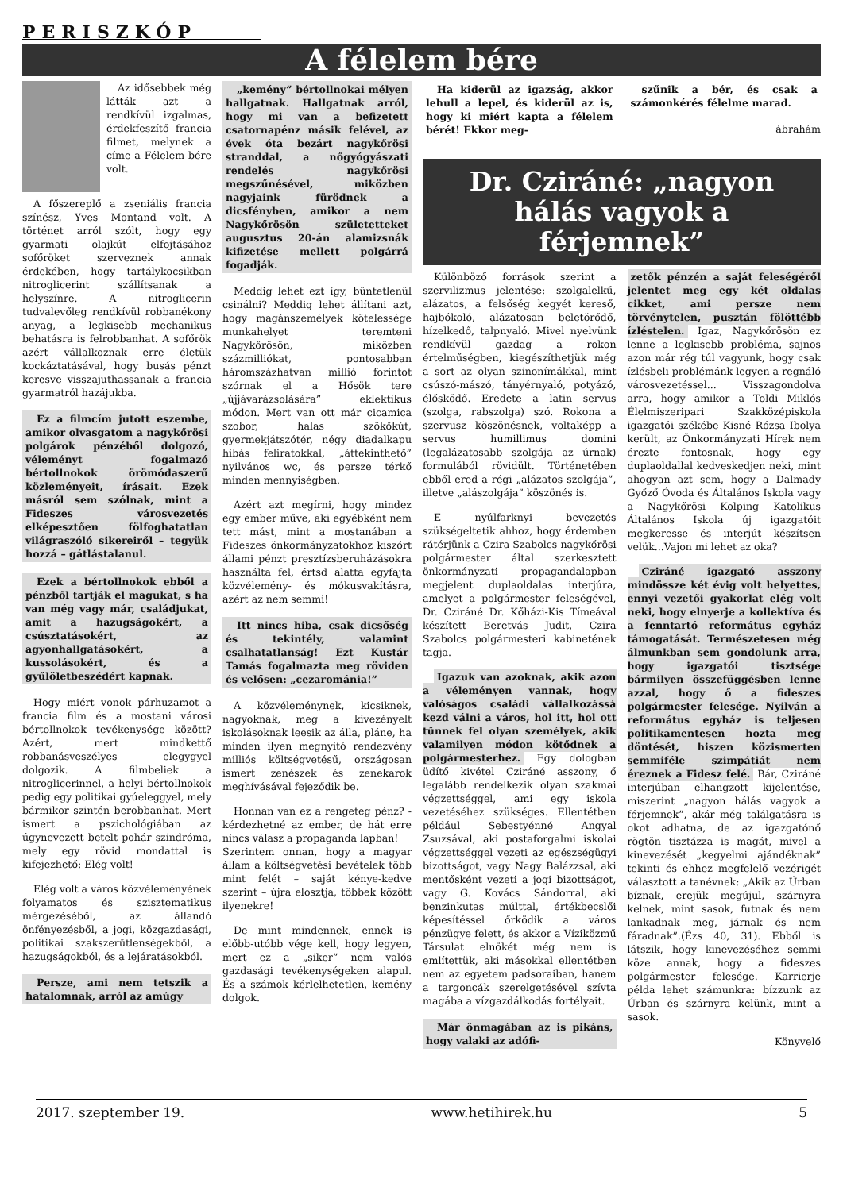PERISZKÓP
A félelem bére
Az idősebbek még látták azt a rendkívül izgalmas, érdekfeszítő francia filmet, melynek a címe a Félelem bére volt.
A főszereplő a zseniális francia színész, Yves Montand volt. A történet arról szólt, hogy egy gyarmati olajkút elfojtásához sofőröket szerveznek annak érdekében, hogy tartálykocsikban nitroglicerint szállítsanak a helyszínre. A nitroglicerin tudvalevőleg rendkívül robbanékony anyag, a legkisebb mechanikus behatásra is felrobbanhat. A sofőrök azért vállalkoznak erre életük kockáztatásával, hogy busás pénzt keresve visszajuthassanak a francia gyarmatról hazájukba.
Ez a filmcím jutott eszembe, amikor olvasgatom a nagykőrösi polgárok pénzéből dolgozó, véleményt fogalmazó bértollnokok örömódaszerű közleményeit, írásait. Ezek másról sem szólnak, mint a Fideszes városvezetés elképesztően fölfoghatatlan világraszóló sikereiről – tegyük hozzá – gátlástalanul.
Ezek a bértollnokok ebből a pénzből tartják el magukat, s ha van még vagy már, családjukat, amit a hazugságokért, a csúsztatásokért, az agyonhallgatásokért, a kussolásokért, és a gyűlöletbeszédért kapnak.
Hogy miért vonok párhuzamot a francia film és a mostani városi bértollnokok tevékenysége között? Azért, mert mindkettő robbanásveszélyes elegygyel dolgozik. A filmbeliek a nitroglicerinnel, a helyi bértollnokok pedig egy politikai gyúeleggyel, mely bármikor szintén berobbanhat. Mert ismert a pszichológiában az úgynevezett betelt pohár szindróma, mely egy rövid mondattal is kifejezhető: Elég volt!
Elég volt a város közvéleményének folyamatos és szisztematikus mérgezéséből, az állandó önfényezésből, a jogi, közgazdasági, politikai szakszerűtlenségekből, a hazugságokból, és a lejáratásokból.
Persze, ami nem tetszik a hatalomnak, arról az amúgy
„kemény” bértollnokai mélyen hallgatnak. Hallgatnak arról, hogy mi van a befizetett csatornapénz másik felével, az évek óta bezárt nagykőrösi stranddal, a nőgyógyászati rendelés nagykőrösi megszűnésével, miközben nagyjaink fürödnek a dicsfényben, amikor a nem Nagykőrösön születetteket augusztus 20-án alamizsnák kifizetése mellett polgárrá fogadják.
Meddig lehet ezt így, büntetlenül csinálni? Meddig lehet állítani azt, hogy magánszemélyek kötelessége munkahelyet teremteni Nagykőrösön, miközben százmilliókat, pontosabban háromszázhatvan millió forintot szórnak el a Hősök tere „újjávarázsolására” eklektikus módon. Mert van ott már cicamica szobor, halas szökőkút, gyermekjátszótér, négy diadalkapu hibás feliratokkal, „áttekinthető” nyilvános wc, és persze térkő minden mennyiségben.
Azért azt megírni, hogy mindez egy ember műve, aki egyébként nem tett mást, mint a mostanában a Fideszes önkormányzatokhoz kiszórt állami pénzt presztízsberuházásokra használta fel, értsd alatta egyfajta közvélemény- és mókusvakításra, azért az nem semmi!
Itt nincs hiba, csak dicsőség és tekintély, valamint csalhatatlanság! Ezt Kustár Tamás fogalmazta meg röviden és velősen: „cezarománia!”
A közvéleménynek, kicsiknek, nagyoknak, meg a kivezényelt iskolásoknak leesik az álla, pláne, ha minden ilyen megnyitó rendezvény milliós költségvetésű, országosan ismert zenészek és zenekarok meghívásával fejeződik be.
Honnan van ez a rengeteg pénz? - kérdezhetné az ember, de hát erre nincs válasz a propaganda lapban!
Szerintem onnan, hogy a magyar állam a költségvetési bevételek több mint felét – saját kénye-kedve szerint – újra elosztja, többek között ilyenekre!
De mint mindennek, ennek is előbb-utóbb vége kell, hogy legyen, mert ez a „siker” nem valós gazdasági tevékenységeken alapul. És a számok kérlelhetetlen, kemény dolgok.
Ha kiderül az igazság, akkor lehull a lepel, és kiderül az is, hogy ki miért kapta a félelem bérét! Ekkor meg-
szűnik a bér, és csak a számonkérés félelme marad.
ábrahám
Dr. Cziráné: „nagyon hálás vagyok a férjemnek”
Különböző források szerint a szervilizmus jelentése: szolgalelkű, alázatos, a felsőség kegyét kereső, hajbókoló, alázatosan beletörődő, hízelkedő, talpnyaló. Mivel nyelvünk rendkívül gazdag a rokon értelműségben, kiegészíthetjük még a sort az olyan szinonímákkal, mint csúszó-mászó, tányérnyaló, potyázó, élősködő. Eredete a latin servus (szolga, rabszolga) szó. Rokona a szervusz köszönésnek, voltaképp a servus humillimus domini (legalázatosabb szolgája az úrnak) formulából rövidült. Történetében ebből ered a régi „alázatos szolgája”, illetve „alászolgája” köszönés is.
E nyúlfarknyi bevezetés szükségeltetik ahhoz, hogy érdemben rátérjünk a Czira Szabolcs nagykőrösi polgármester által szerkesztett önkormányzati propagandalapban megjelent duplaoldalas interjúra, amelyet a polgármester feleségével, Dr. Cziráné Dr. Kőházi-Kis Tímeával készített Beretvás Judit, Czira Szabolcs polgármesteri kabinetének tagja.
Igazuk van azoknak, akik azon a véleményen vannak, hogy valóságos családi vállalkozássá kezd válni a város, hol itt, hol ott tűnnek fel olyan személyek, akik valamilyen módon kötődnek a polgármesterhez. Egy dologban üdítő kivétel Cziráné asszony, ő legalább rendelkezik olyan szakmai végzettséggel, ami egy iskola vezetéséhez szükséges. Ellentétben például Sebestyénné Angyal Zsuzsával, aki postaforgalmi iskolai végzettséggel vezeti az egészségügyi bizottságot, vagy Nagy Balázzsal, aki mentősként vezeti a jogi bizottságot, vagy G. Kovács Sándorral, aki benzinkutas múlttal, értékbecslői képesítéssel őrködik a város pénzügye felett, és akkor a Víziközmű Társulat elnökét még nem is említettük, aki másokkal ellentétben nem az egyetem padsoraiban, hanem a targoncák szerelgetésével szívta magába a vízgazdálkodás fortélyait.
Már önmagában az is pikáns, hogy valaki az adófi-
zetők pénzén a saját feleségéről jelentet meg egy két oldalas cikket, ami persze nem törvénytelen, pusztán fölöttébb ízléstelen. Igaz, Nagykőrösön ez lenne a legkisebb probléma, sajnos azon már rég túl vagyunk, hogy csak ízlésbeli problémánk legyen a regnáló városvezetéssel... Visszagondolva arra, hogy amikor a Toldi Miklós Élelmiszeripari Szakközépiskola igazgatói székébe Kisné Rózsa Ibolya került, az Önkormányzati Hírek nem érezte fontosnak, hogy egy duplaoldallal kedveskedjen neki, mint ahogyan azt sem, hogy a Dalmady Győző Óvoda és Általános Iskola vagy a Nagykőrösi Kolping Katolikus Általános Iskola új igazgatóit megkeresse és interjút készítsen velük...Vajon mi lehet az oka?
Cziráné igazgató asszony mindössze két évig volt helyettes, ennyi vezetői gyakorlat elég volt neki, hogy elnyerje a kollektíva és a fenntartó református egyház támogatását. Természetesen még álmunkban sem gondolunk arra, hogy igazgatói tisztsége bármilyen összefüggésben lenne azzal, hogy ő a fideszes polgármester felesége. Nyilván a református egyház is teljesen politikamentesen hozta meg döntését, hiszen közismerten semmiféle szimpátiát nem éreznek a Fidesz felé. Bár, Cziráné interjúban elhangzott kijelentése, miszerint „nagyon hálás vagyok a férjemnek”, akár még találgatásra is okot adhatna, de az igazgatónő rögtön tisztázza is magát, mivel a kinevezését „kegyelmi ajándéknak” tekinti és ehhez megfelelő vezérigét választott a tanévnek: „Akik az Úrban bíznak, erejük megújul, szárnyra kelnek, mint sasok, futnak és nem lankadnak meg, járnak és nem fáradnak”.(Ézs 40, 31). Ebből is látszik, hogy kinevezéséhez semmi köze annak, hogy a fideszes polgármester felesége. Karrierje példa lehet számunkra: bízzunk az Úrban és szárnyra kelünk, mint a sasok.
Könyvelő
2017. szeptember 19. www.hetihirek.hu 5